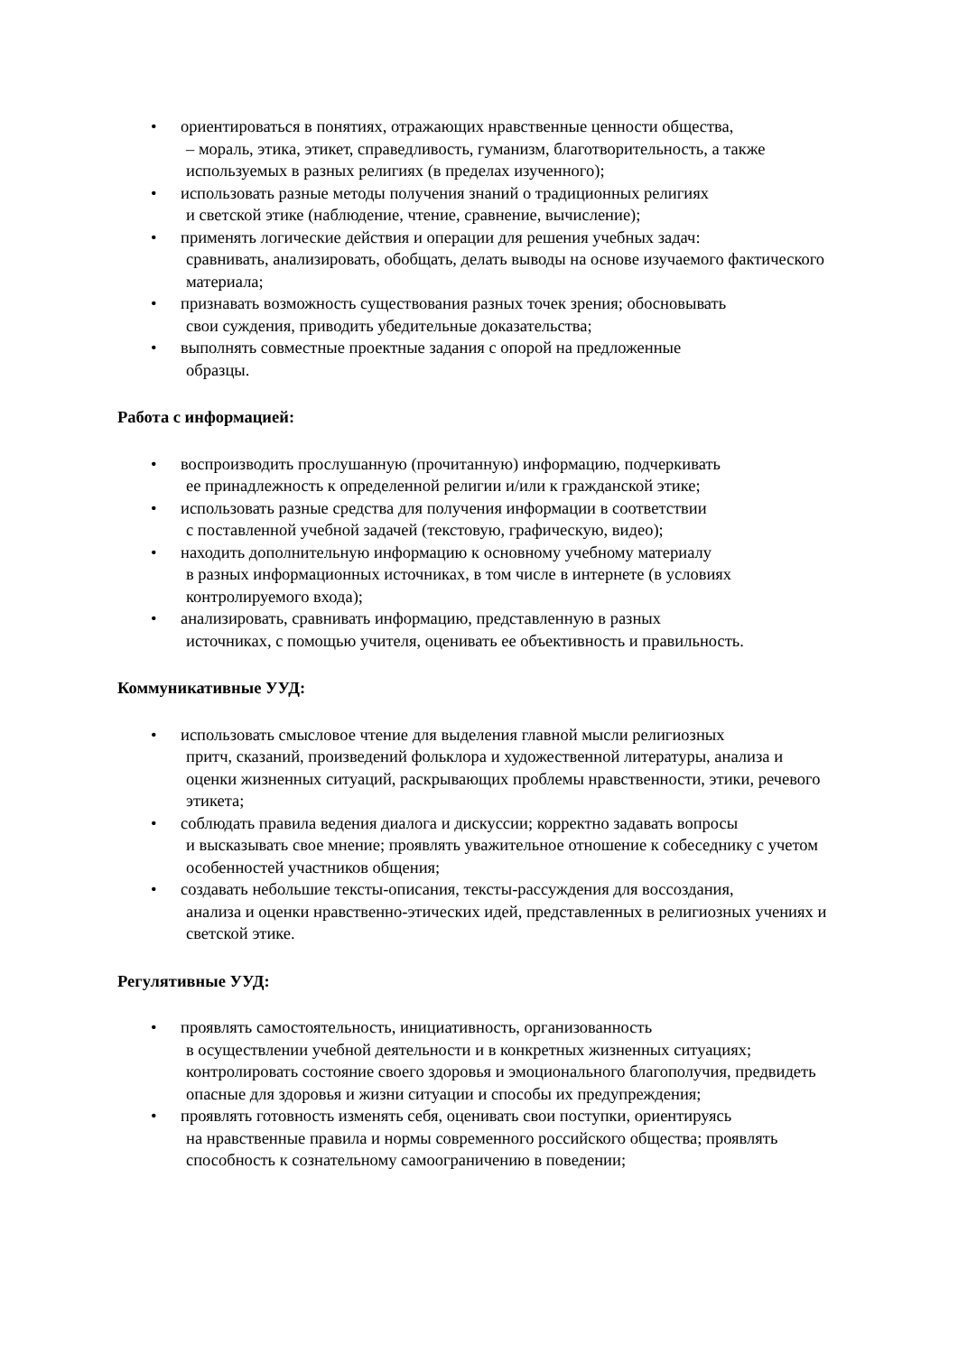• ориентироваться в понятиях, отражающих нравственные ценности общества,
– мораль, этика, этикет, справедливость, гуманизм, благотворительность, а также используемых в разных религиях (в пределах изученного);
• использовать разные методы получения знаний о традиционных религиях
и светской этике (наблюдение, чтение, сравнение, вычисление);
• применять логические действия и операции для решения учебных задач:
сравнивать, анализировать, обобщать, делать выводы на основе изучаемого фактического материала;
• признавать возможность существования разных точек зрения; обосновывать
свои суждения, приводить убедительные доказательства;
• выполнять совместные проектные задания с опорой на предложенные
образцы.
Работа с информацией:
• воспроизводить прослушанную (прочитанную) информацию, подчеркивать
ее принадлежность к определенной религии и/или к гражданской этике;
• использовать разные средства для получения информации в соответствии
с поставленной учебной задачей (текстовую, графическую, видео);
• находить дополнительную информацию к основному учебному материалу
в разных информационных источниках, в том числе в интернете (в условиях контролируемого входа);
• анализировать, сравнивать информацию, представленную в разных
источниках, с помощью учителя, оценивать ее объективность и правильность.
Коммуникативные УУД:
• использовать смысловое чтение для выделения главной мысли религиозных
притч, сказаний, произведений фольклора и художественной литературы, анализа и оценки жизненных ситуаций, раскрывающих проблемы нравственности, этики, речевого этикета;
• соблюдать правила ведения диалога и дискуссии; корректно задавать вопросы
и высказывать свое мнение; проявлять уважительное отношение к собеседнику с учетом особенностей участников общения;
• создавать небольшие тексты-описания, тексты-рассуждения для воссоздания,
анализа и оценки нравственно-этических идей, представленных в религиозных учениях и светской этике.
Регулятивные УУД:
• проявлять самостоятельность, инициативность, организованность
в осуществлении учебной деятельности и в конкретных жизненных ситуациях; контролировать состояние своего здоровья и эмоционального благополучия, предвидеть опасные для здоровья и жизни ситуации и способы их предупреждения;
• проявлять готовность изменять себя, оценивать свои поступки, ориентируясь
на нравственные правила и нормы современного российского общества; проявлять способность к сознательному самоограничению в поведении;